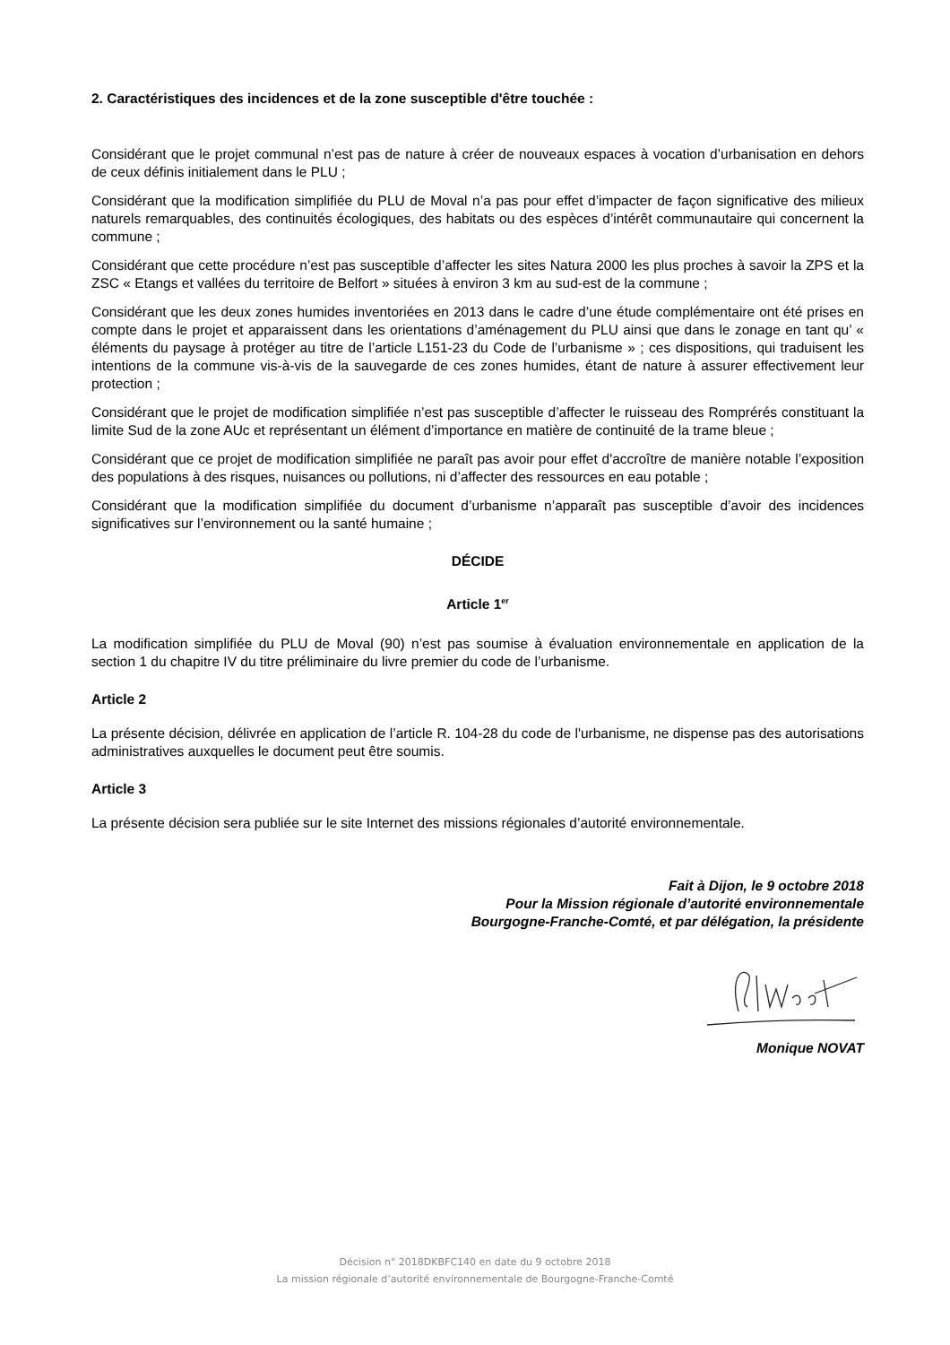2. Caractéristiques des incidences et de la zone susceptible d'être touchée :
Considérant que le projet communal n’est pas de nature à créer de nouveaux espaces à vocation d’urbanisation en dehors de ceux définis initialement dans le PLU ;
Considérant que la modification simplifiée du PLU de Moval n’a pas pour effet d’impacter de façon significative des milieux naturels remarquables, des continuités écologiques, des habitats ou des espèces d’intérêt communautaire qui concernent la commune ;
Considérant que cette procédure n’est pas susceptible d’affecter les sites Natura 2000 les plus proches à savoir la ZPS et la ZSC « Etangs et vallées du territoire de Belfort » situées à environ 3 km au sud-est de la commune ;
Considérant que les deux zones humides inventoriées en 2013 dans le cadre d’une étude complémentaire ont été prises en compte dans le projet et apparaissent dans les orientations d’aménagement du PLU ainsi que dans le zonage en tant qu’ « éléments du paysage à protéger au titre de l’article L151-23 du Code de l’urbanisme » ; ces dispositions, qui traduisent les intentions de la commune vis-à-vis de la sauvegarde de ces zones humides, étant de nature à assurer effectivement leur protection ;
Considérant que le projet de modification simplifiée n’est pas susceptible d’affecter le ruisseau des Romprérés constituant la limite Sud de la zone AUc et représentant un élément d’importance en matière de continuité de la trame bleue ;
Considérant que ce projet de modification simplifiée ne paraît pas avoir pour effet d'accroître de manière notable l’exposition des populations à des risques, nuisances ou pollutions, ni d’affecter des ressources en eau potable ;
Considérant que la modification simplifiée du document d’urbanisme n’apparaît pas susceptible d’avoir des incidences significatives sur l’environnement ou la santé humaine ;
DÉCIDE
Article 1<sup>er</sup>
La modification simplifiée du PLU de Moval (90) n’est pas soumise à évaluation environnementale en application de la section 1 du chapitre IV du titre préliminaire du livre premier du code de l’urbanisme.
Article 2
La présente décision, délivrée en application de l’article R. 104-28 du code de l'urbanisme, ne dispense pas des autorisations administratives auxquelles le document peut être soumis.
Article 3
La présente décision sera publiée sur le site Internet des missions régionales d’autorité environnementale.
Fait à Dijon, le 9 octobre 2018
Pour la Mission régionale d’autorité environnementale
Bourgogne-Franche-Comté, et par délégation, la présidente
Monique NOVAT
Décision n° 2018DKBFC140 en date du 9 octobre 2018
La mission régionale d’autorité environnementale de Bourgogne-Franche-Comté